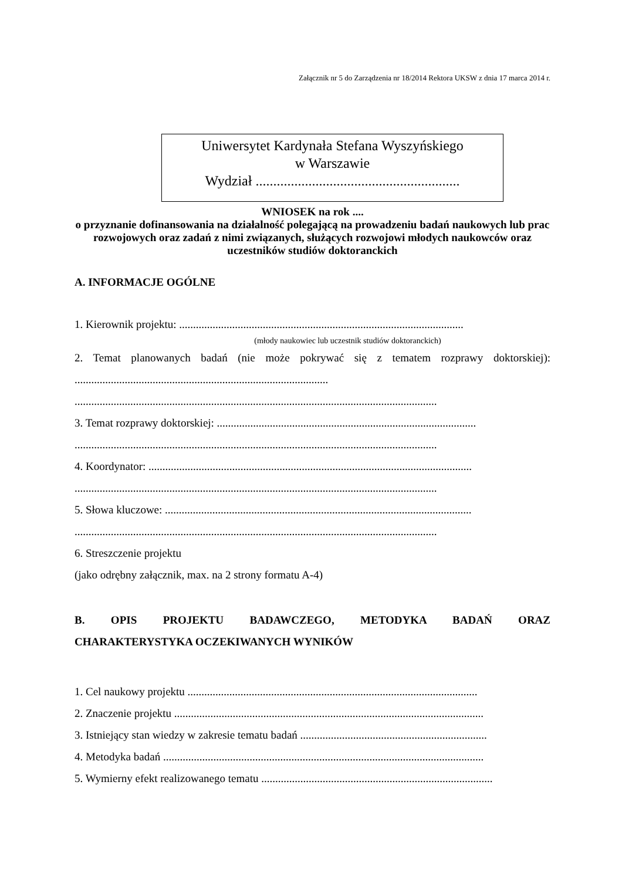Załącznik nr 5 do Zarządzenia nr 18/2014 Rektora UKSW z dnia 17 marca 2014 r.
Uniwersytet Kardynała Stefana Wyszyńskiego
w Warszawie
Wydział ..........................................................
WNIOSEK na rok ....
o przyznanie dofinansowania na działalność polegającą na prowadzeniu badań naukowych lub prac rozwojowych oraz zadań z nimi związanych, służących rozwojowi młodych naukowców oraz uczestników studiów doktoranckich
A. INFORMACJE OGÓLNE
1. Kierownik projektu: ......................................................................................................
(młody naukowiec lub uczestnik studiów doktoranckich)
2. Temat planowanych badań (nie może pokrywać się z tematem rozprawy doktorskiej):
...........................................................................................
..................................................................................................................................
3. Temat rozprawy doktorskiej: .............................................................................................
..................................................................................................................................
4. Koordynator: ....................................................................................................................
..................................................................................................................................
5. Słowa kluczowe: ..............................................................................................................
..................................................................................................................................
6. Streszczenie projektu
(jako odrębny załącznik, max. na 2 strony formatu A-4)
B. OPIS PROJEKTU BADAWCZEGO, METODYKA BADAŃ ORAZ
CHARAKTERYSTYKA OCZEKIWANYCH WYNIKÓW
1. Cel naukowy projektu ........................................................................................................
2. Znaczenie projektu ...............................................................................................................
3. Istniejący stan wiedzy w zakresie tematu badań ...................................................................
4. Metodyka badań ...................................................................................................................
5. Wymierny efekt realizowanego tematu ...................................................................................